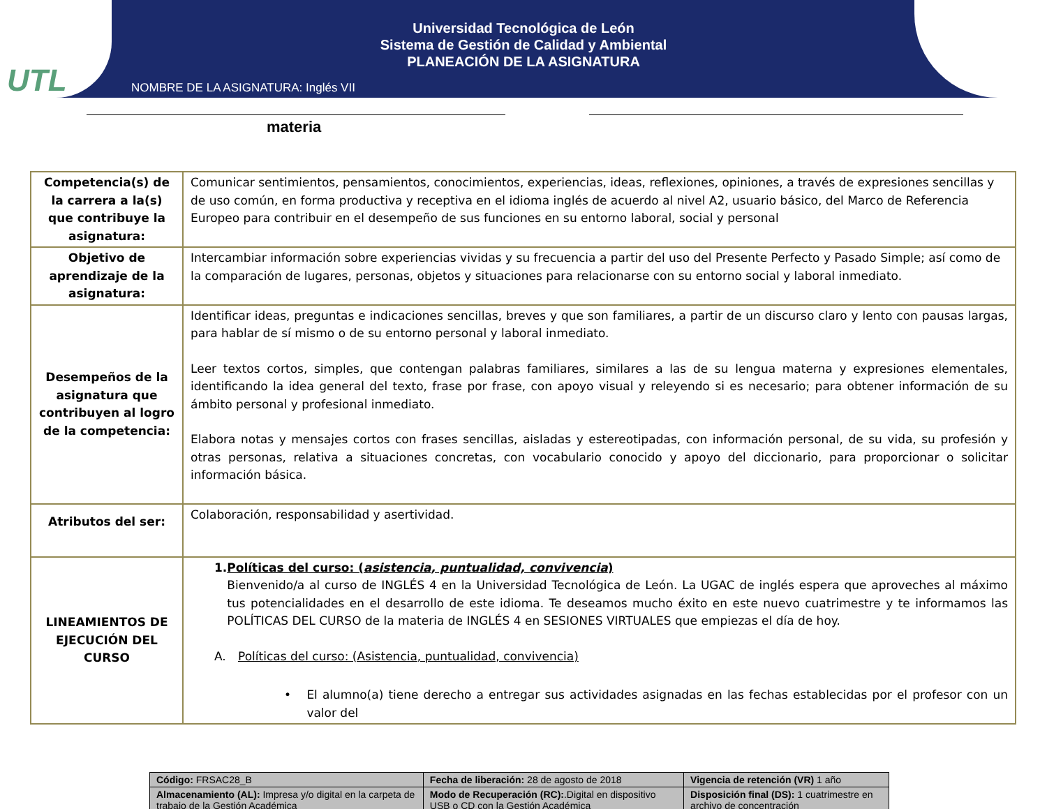UTL
Universidad Tecnológica de León
Sistema de Gestión de Calidad y Ambiental
PLANEACIÓN DE LA ASIGNATURA
NOMBRE DE LA ASIGNATURA: Inglés VII
materia
| Competencia(s) de la carrera a la(s) que contribuye la asignatura: | Comunicar sentimientos, pensamientos, conocimientos, experiencias, ideas, reflexiones, opiniones, a través de expresiones sencillas y de uso común, en forma productiva y receptiva en el idioma inglés de acuerdo al nivel A2, usuario básico, del Marco de Referencia Europeo para contribuir en el desempeño de sus funciones en su entorno laboral, social y personal |
| Objetivo de aprendizaje de la asignatura: | Intercambiar información sobre experiencias vividas y su frecuencia a partir del uso del Presente Perfecto y Pasado Simple; así como de la comparación de lugares, personas, objetos y situaciones para relacionarse con su entorno social y laboral inmediato. |
| Desempeños de la asignatura que contribuyen al logro de la competencia: | Identificar ideas, preguntas e indicaciones sencillas, breves y que son familiares, a partir de un discurso claro y lento con pausas largas, para hablar de sí mismo o de su entorno personal y laboral inmediato. Leer textos cortos, simples, que contengan palabras familiares, similares a las de su lengua materna y expresiones elementales, identificando la idea general del texto, frase por frase, con apoyo visual y releyendo si es necesario; para obtener información de su ámbito personal y profesional inmediato. Elabora notas y mensajes cortos con frases sencillas, aisladas y estereotipadas, con información personal, de su vida, su profesión y otras personas, relativa a situaciones concretas, con vocabulario conocido y apoyo del diccionario, para proporcionar o solicitar información básica. |
| Atributos del ser: | Colaboración, responsabilidad y asertividad. |
| LINEAMIENTOS DE EJECUCIÓN DEL CURSO | 1. Políticas del curso: ( asistencia, puntualidad, convivencia ) Bienvenido/a al curso de INGLÉS 4 en la Universidad Tecnológica de León. La UGAC de inglés espera que aproveches al máximo tus potencialidades en el desarrollo de este idioma. Te deseamos mucho éxito en este nuevo cuatrimestre y te informamos las POLÍTICAS DEL CURSO de la materia de INGLÉS 4 en SESIONES VIRTUALES que empiezas el día de hoy. A. Políticas del curso: (Asistencia, puntualidad, convivencia) • El alumno(a) tiene derecho a entregar sus actividades asignadas en las fechas establecidas por el profesor con un valor del |
| Código: FRSAC28_B | Fecha de liberación: 28 de agosto de 2018 | Vigencia de retención (VR) 1 año |
| Almacenamiento (AL): Impresa y/o digital en la carpeta de trabajo de la Gestión Académica | Modo de Recuperación (RC): .Digital en dispositivo USB o CD con la Gestión Académica | Disposición final (DS): 1 cuatrimestre en archivo de concentración |